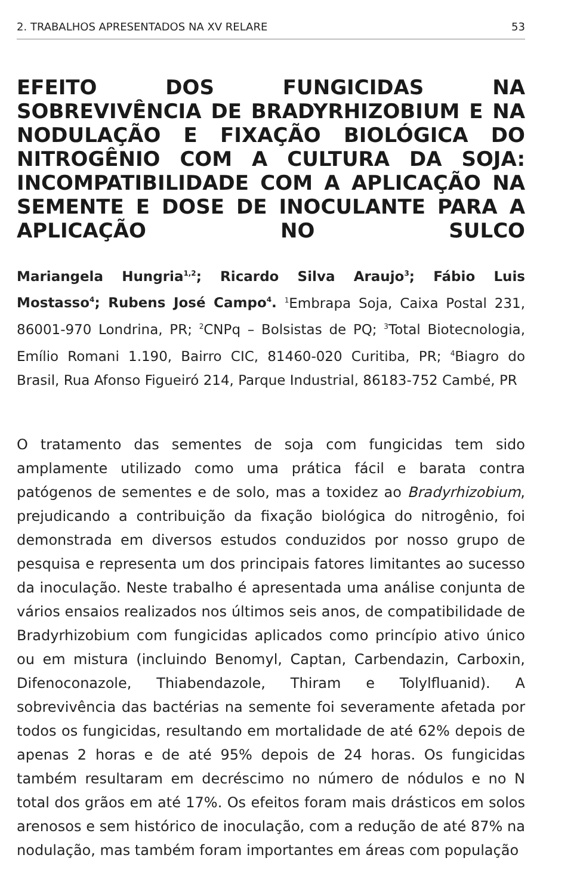2. TRABALHOS APRESENTADOS NA XV RELARE 53
EFEITO DOS FUNGICIDAS NA SOBREVIVÊNCIA DE BRADYRHIZOBIUM E NA NODULAÇÃO E FIXAÇÃO BIOLÓGICA DO NITROGÊNIO COM A CULTURA DA SOJA: INCOMPATIBILIDADE COM A APLICAÇÃO NA SEMENTE E DOSE DE INOCULANTE PARA A APLICAÇÃO NO SULCO
Mariangela Hungria<sup>1,2</sup>; Ricardo Silva Araujo<sup>3</sup>; Fábio Luis Mostasso<sup>4</sup>; Rubens José Campo<sup>4</sup>. <sup>1</sup>Embrapa Soja, Caixa Postal 231, 86001-970 Londrina, PR; <sup>2</sup>CNPq – Bolsistas de PQ; <sup>3</sup>Total Biotecnologia, Emílio Romani 1.190, Bairro CIC, 81460-020 Curitiba, PR; <sup>4</sup>Biagro do Brasil, Rua Afonso Figueiró 214, Parque Industrial, 86183-752 Cambé, PR
O tratamento das sementes de soja com fungicidas tem sido amplamente utilizado como uma prática fácil e barata contra patógenos de sementes e de solo, mas a toxidez ao Bradyrhizobium, prejudicando a contribuição da fixação biológica do nitrogênio, foi demonstrada em diversos estudos conduzidos por nosso grupo de pesquisa e representa um dos principais fatores limitantes ao sucesso da inoculação. Neste trabalho é apresentada uma análise conjunta de vários ensaios realizados nos últimos seis anos, de compatibilidade de Bradyrhizobium com fungicidas aplicados como princípio ativo único ou em mistura (incluindo Benomyl, Captan, Carbendazin, Carboxin, Difenoconazole, Thiabendazole, Thiram e Tolylfluanid). A sobrevivência das bactérias na semente foi severamente afetada por todos os fungicidas, resultando em mortalidade de até 62% depois de apenas 2 horas e de até 95% depois de 24 horas. Os fungicidas também resultaram em decréscimo no número de nódulos e no N total dos grãos em até 17%. Os efeitos foram mais drásticos em solos arenosos e sem histórico de inoculação, com a redução de até 87% na nodulação, mas também foram importantes em áreas com população